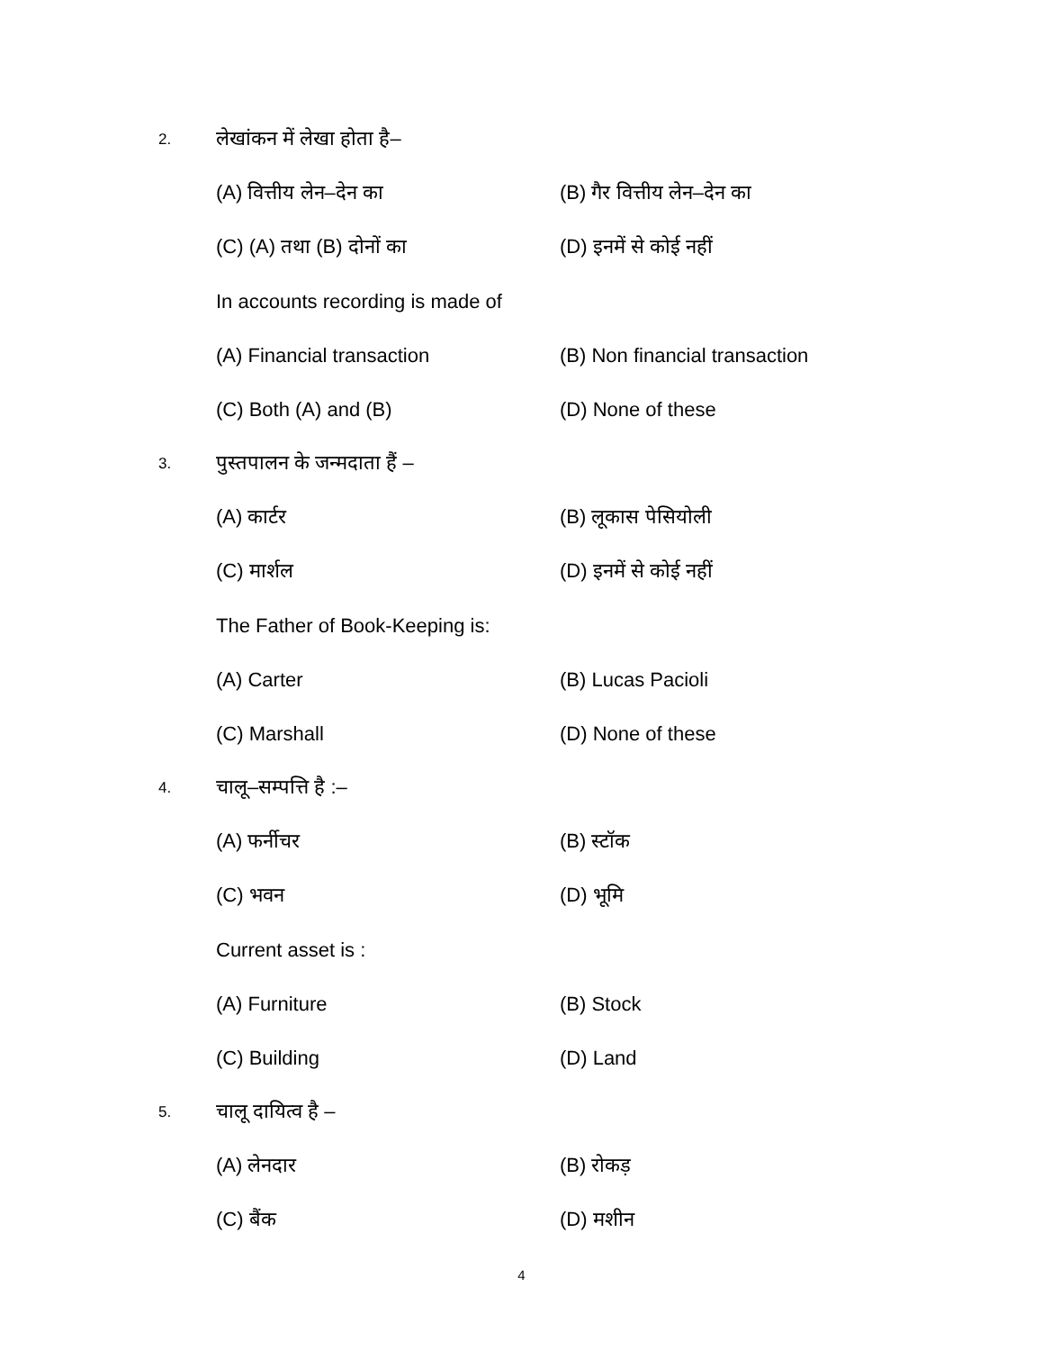2.
लेखांकन में लेखा होता है–
(A) वित्तीय लेन–देन का (B) गैर वित्तीय लेन–देन का
(C) (A) तथा (B) दोनों का (D) इनमें से कोई नहीं
In accounts recording is made of
(A) Financial transaction (B) Non financial transaction
(C) Both (A) and (B) (D) None of these
3.
पुस्तपालन के जन्मदाता हैं –
(A) कार्टर (B) लूकास पेसियोली
(C) मार्शल (D) इनमें से कोई नहीं
The Father of Book-Keeping is:
(A) Carter (B) Lucas Pacioli
(C) Marshall (D) None of these
4.
चालू–सम्पत्ति है :–
(A) फर्नीचर (B) स्टॉक
(C) भवन (D) भूमि
Current asset is :
(A) Furniture (B) Stock
(C) Building (D) Land
5.
चालू दायित्व है –
(A) लेनदार (B) रोकड़
(C) बैंक (D) मशीन
4